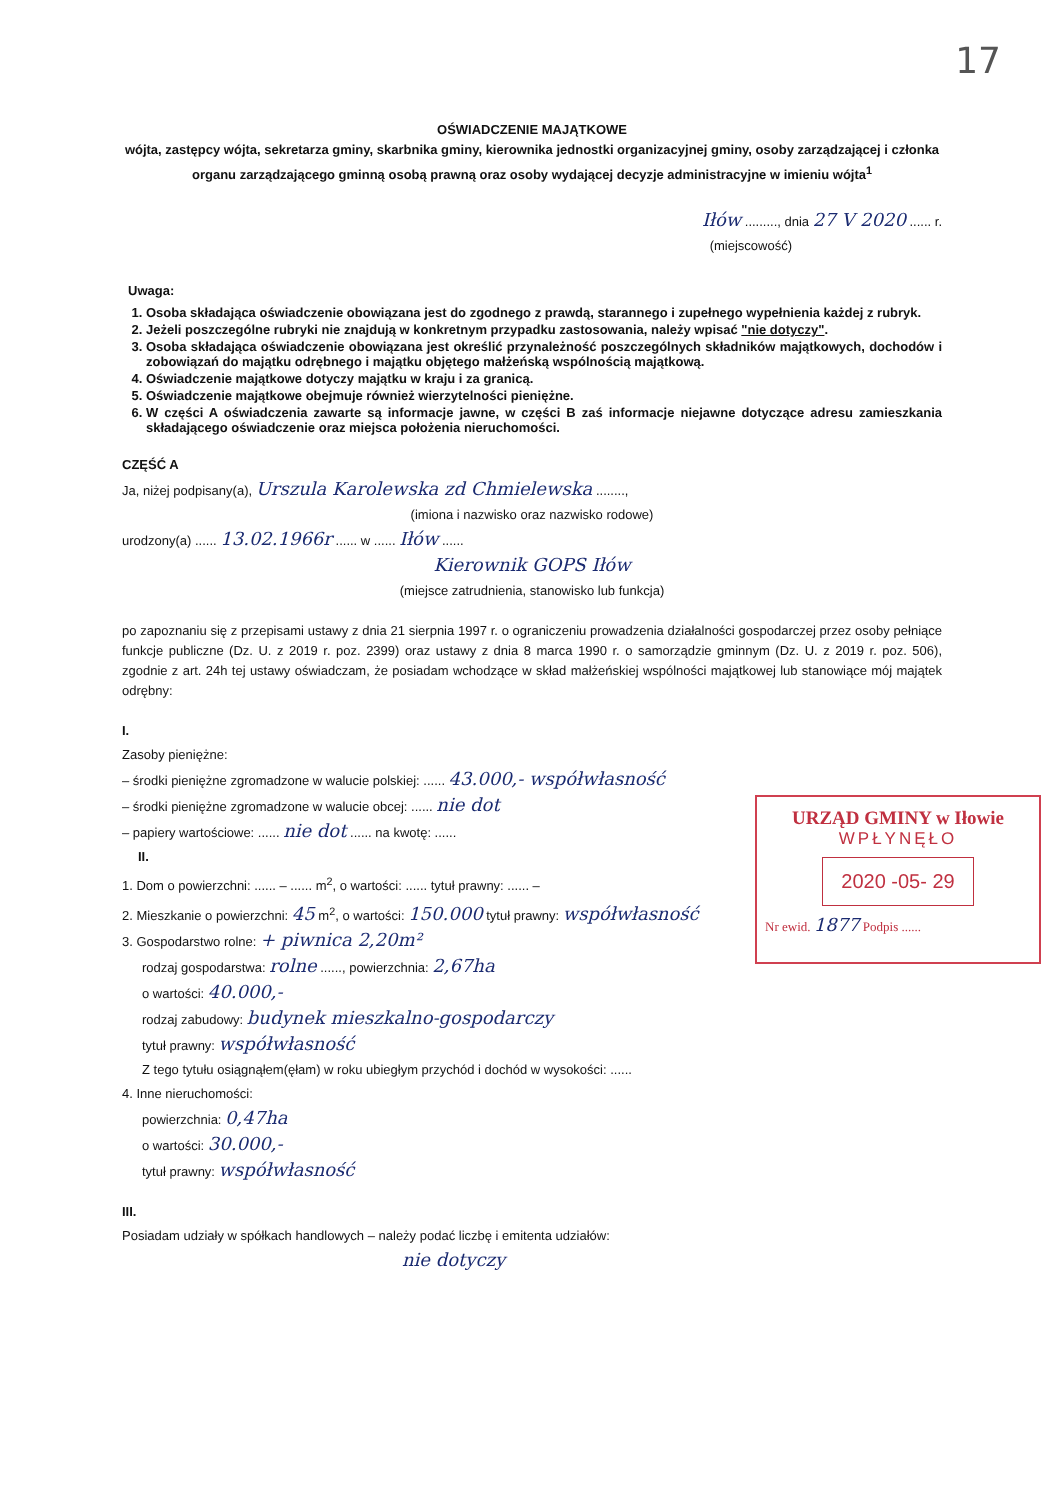17
OŚWIADCZENIE MAJĄTKOWE
wójta, zastępcy wójta, sekretarza gminy, skarbnika gminy, kierownika jednostki organizacyjnej gminy, osoby zarządzającej i członka organu zarządzającego gminną osobą prawną oraz osoby wydającej decyzje administracyjne w imieniu wójta<sup>1</sup>
Iłów ........., dnia 27 V 2020 ...... r.
(miejscowość)
Uwaga:
1. Osoba składająca oświadczenie obowiązana jest do zgodnego z prawdą, starannego i zupełnego wypełnienia każdej z rubryk.
2. Jeżeli poszczególne rubryki nie znajdują w konkretnym przypadku zastosowania, należy wpisać "nie dotyczy".
3. Osoba składająca oświadczenie obowiązana jest określić przynależność poszczególnych składników majątkowych, dochodów i zobowiązań do majątku odrębnego i majątku objętego małżeńską wspólnością majątkową.
4. Oświadczenie majątkowe dotyczy majątku w kraju i za granicą.
5. Oświadczenie majątkowe obejmuje również wierzytelności pieniężne.
6. W części A oświadczenia zawarte są informacje jawne, w części B zaś informacje niejawne dotyczące adresu zamieszkania składającego oświadczenie oraz miejsca położenia nieruchomości.
CZĘŚĆ A
Ja, niżej podpisany(a), Urszula Karolewska zd Chmielewska ........,
(imiona i nazwisko oraz nazwisko rodowe)
urodzony(a) ...... 13.02.1966r ...... w ...... Iłów ......
Kierownik GOPS Iłów
(miejsce zatrudnienia, stanowisko lub funkcja)
po zapoznaniu się z przepisami ustawy z dnia 21 sierpnia 1997 r. o ograniczeniu prowadzenia działalności gospodarczej przez osoby pełniące funkcje publiczne (Dz. U. z 2019 r. poz. 2399) oraz ustawy z dnia 8 marca 1990 r. o samorządzie gminnym (Dz. U. z 2019 r. poz. 506), zgodnie z art. 24h tej ustawy oświadczam, że posiadam wchodzące w skład małżeńskiej wspólności majątkowej lub stanowiące mój majątek odrębny:
I.
Zasoby pieniężne:
– środki pieniężne zgromadzone w walucie polskiej: ...... 43.000,- współwłasność
– środki pieniężne zgromadzone w walucie obcej: ...... nie dot
– papiery wartościowe: ...... nie dot ...... na kwotę: ......
II.
1. Dom o powierzchni: ...... – ...... m<sup>2</sup>, o wartości: ...... tytuł prawny: ...... –
2. Mieszkanie o powierzchni: 45 m<sup>2</sup>, o wartości: 150.000 tytuł prawny: współwłasność
3. Gospodarstwo rolne: + piwnica 2,20m²
rodzaj gospodarstwa: rolne ......, powierzchnia: 2,67ha
o wartości: 40.000,-
rodzaj zabudowy: budynek mieszkalno-gospodarczy
tytuł prawny: współwłasność
Z tego tytułu osiągnąłem(ęłam) w roku ubiegłym przychód i dochód w wysokości: ......
4. Inne nieruchomości:
powierzchnia: 0,47ha
o wartości: 30.000,-
tytuł prawny: współwłasność
III.
Posiadam udziały w spółkach handlowych – należy podać liczbę i emitenta udziałów:
nie dotyczy
URZĄD GMINY w Iłowie
WPŁYNĘŁO
2020 -05- 29
Nr ewid. 1877 Podpis ......